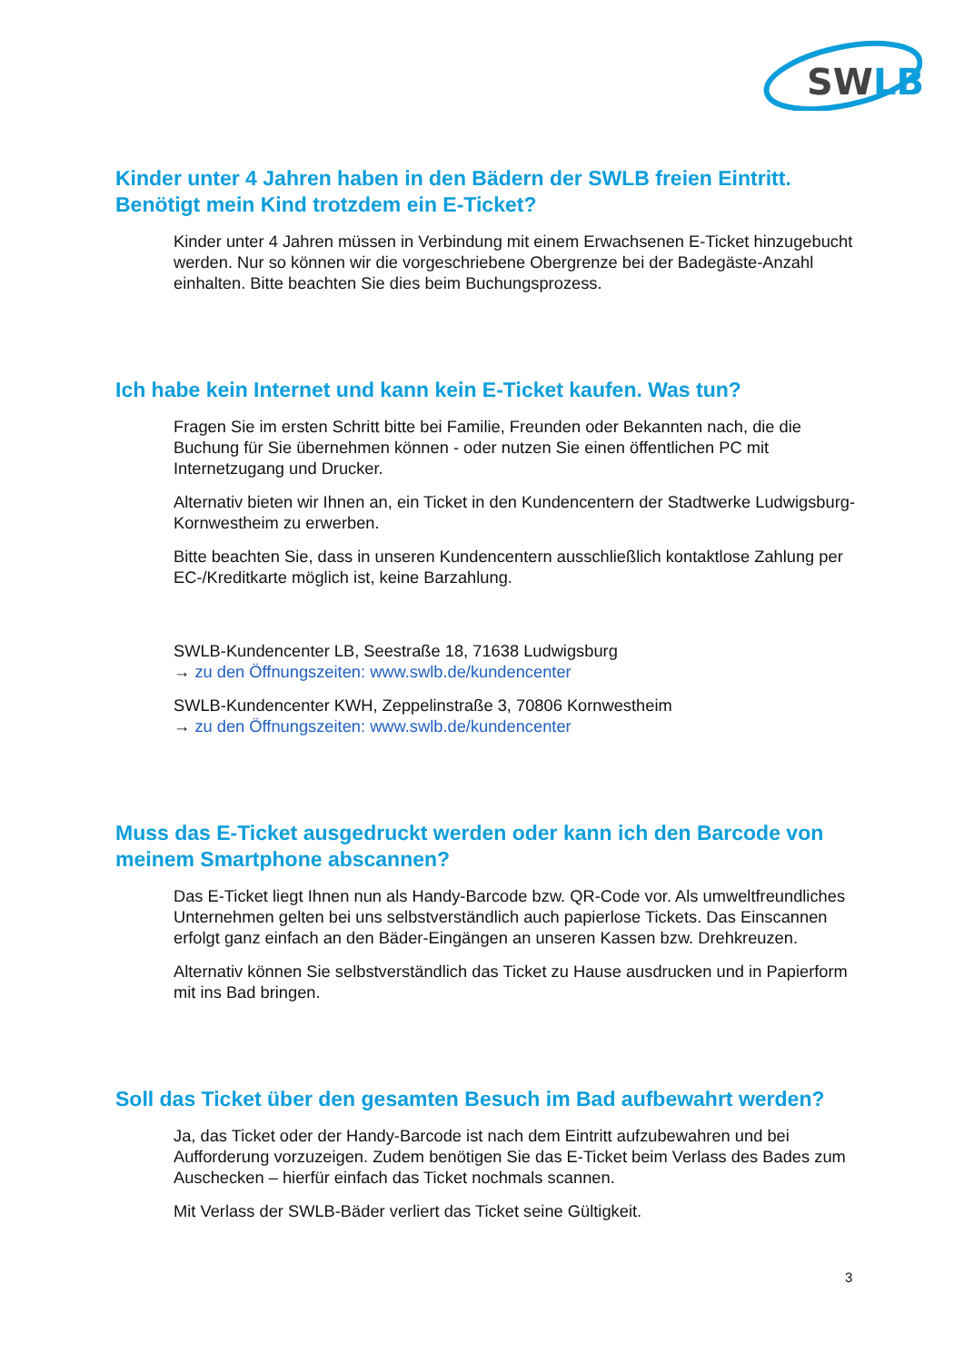SWLB
Kinder unter 4 Jahren haben in den Bädern der SWLB freien Eintritt. Benötigt mein Kind trotzdem ein E-Ticket?
Kinder unter 4 Jahren müssen in Verbindung mit einem Erwachsenen E-Ticket hinzugebucht werden. Nur so können wir die vorgeschriebene Obergrenze bei der Badegäste-Anzahl einhalten. Bitte beachten Sie dies beim Buchungsprozess.
Ich habe kein Internet und kann kein E-Ticket kaufen. Was tun?
Fragen Sie im ersten Schritt bitte bei Familie, Freunden oder Bekannten nach, die die Buchung für Sie übernehmen können - oder nutzen Sie einen öffentlichen PC mit Internetzugang und Drucker.
Alternativ bieten wir Ihnen an, ein Ticket in den Kundencentern der Stadtwerke Ludwigsburg-Kornwestheim zu erwerben.
Bitte beachten Sie, dass in unseren Kundencentern ausschließlich kontaktlose Zahlung per EC-/Kreditkarte möglich ist, keine Barzahlung.
SWLB-Kundencenter LB, Seestraße 18, 71638 Ludwigsburg
→ zu den Öffnungszeiten: www.swlb.de/kundencenter
SWLB-Kundencenter KWH, Zeppelinstraße 3, 70806 Kornwestheim
→ zu den Öffnungszeiten: www.swlb.de/kundencenter
Muss das E-Ticket ausgedruckt werden oder kann ich den Barcode von meinem Smartphone abscannen?
Das E-Ticket liegt Ihnen nun als Handy-Barcode bzw. QR-Code vor. Als umweltfreundliches Unternehmen gelten bei uns selbstverständlich auch papierlose Tickets. Das Einscannen erfolgt ganz einfach an den Bäder-Eingängen an unseren Kassen bzw. Drehkreuzen.
Alternativ können Sie selbstverständlich das Ticket zu Hause ausdrucken und in Papierform mit ins Bad bringen.
Soll das Ticket über den gesamten Besuch im Bad aufbewahrt werden?
Ja, das Ticket oder der Handy-Barcode ist nach dem Eintritt aufzubewahren und bei Aufforderung vorzuzeigen. Zudem benötigen Sie das E-Ticket beim Verlass des Bades zum Auschecken – hierfür einfach das Ticket nochmals scannen.
Mit Verlass der SWLB-Bäder verliert das Ticket seine Gültigkeit.
3